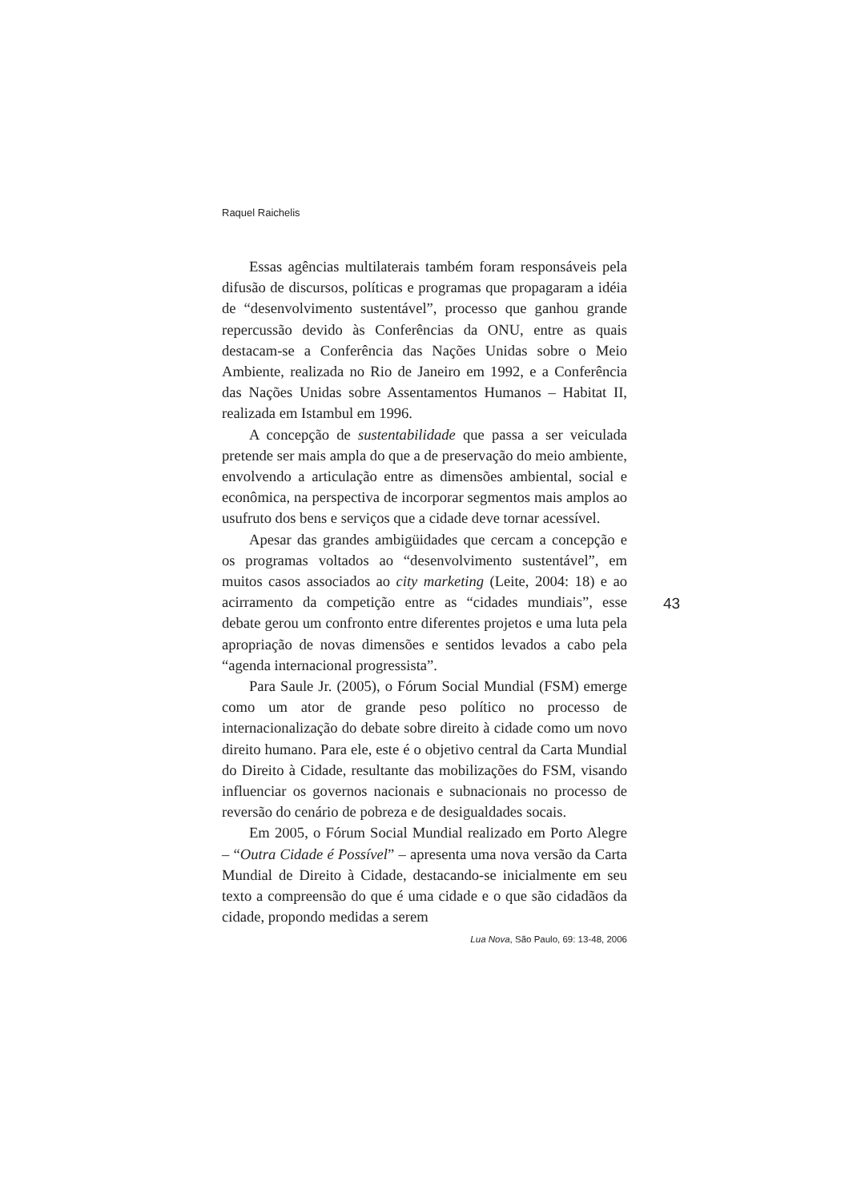Raquel Raichelis
Essas agências multilaterais também foram responsáveis pela difusão de discursos, políticas e programas que propagaram a idéia de “desenvolvimento sustentável”, processo que ganhou grande repercussão devido às Conferências da ONU, entre as quais destacam-se a Conferência das Nações Unidas sobre o Meio Ambiente, realizada no Rio de Janeiro em 1992, e a Conferência das Nações Unidas sobre Assentamentos Humanos – Habitat II, realizada em Istambul em 1996.
A concepção de sustentabilidade que passa a ser veiculada pretende ser mais ampla do que a de preservação do meio ambiente, envolvendo a articulação entre as dimensões ambiental, social e econômica, na perspectiva de incorporar segmentos mais amplos ao usufruto dos bens e serviços que a cidade deve tornar acessível.
Apesar das grandes ambigüidades que cercam a concepção e os programas voltados ao “desenvolvimento sustentável”, em muitos casos associados ao city marketing (Leite, 2004: 18) e ao acirramento da competição entre as “cidades mundiais”, esse debate gerou um confronto entre diferentes projetos e uma luta pela apropriação de novas dimensões e sentidos levados a cabo pela “agenda internacional progressista”.
Para Saule Jr. (2005), o Fórum Social Mundial (FSM) emerge como um ator de grande peso político no processo de internacionalização do debate sobre direito à cidade como um novo direito humano. Para ele, este é o objetivo central da Carta Mundial do Direito à Cidade, resultante das mobilizações do FSM, visando influenciar os governos nacionais e subnacionais no processo de reversão do cenário de pobreza e de desigualdades socais.
Em 2005, o Fórum Social Mundial realizado em Porto Alegre – “Outra Cidade é Possível” – apresenta uma nova versão da Carta Mundial de Direito à Cidade, destacando-se inicialmente em seu texto a compreensão do que é uma cidade e o que são cidadãos da cidade, propondo medidas a serem
43
Lua Nova, São Paulo, 69: 13-48, 2006